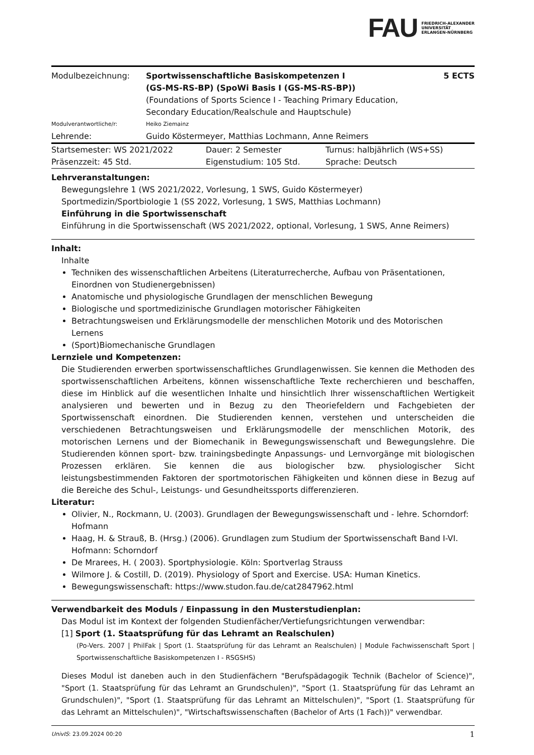FAU FRIEDRICH-ALEXANDER
UNIVERSITÄT
ERLANGEN-NÜRNBERG
| Modulbezeichnung: | Sportwissenschaftliche Basiskompetenzen I (GS-MS-RS-BP) (SpoWi Basis I (GS-MS-RS-BP)) (Foundations of Sports Science I - Teaching Primary Education, Secondary Education/Realschule and Hauptschule) | 5 ECTS |
| Modulverantwortliche/r: | Heiko Ziemainz | |
| Lehrende: | Guido Köstermeyer, Matthias Lochmann, Anne Reimers | |
| Startsemester: WS 2021/2022 | Dauer: 2 Semester | Turnus: halbjährlich (WS+SS) |
| Präsenzzeit: 45 Std. | Eigenstudium: 105 Std. | Sprache: Deutsch |
Lehrveranstaltungen:
Bewegungslehre 1 (WS 2021/2022, Vorlesung, 1 SWS, Guido Köstermeyer)
Sportmedizin/Sportbiologie 1 (SS 2022, Vorlesung, 1 SWS, Matthias Lochmann)
Einführung in die Sportwissenschaft
Einführung in die Sportwissenschaft (WS 2021/2022, optional, Vorlesung, 1 SWS, Anne Reimers)
Inhalt:
Inhalte
Techniken des wissenschaftlichen Arbeitens (Literaturrecherche, Aufbau von Präsentationen, Einordnen von Studienergebnissen)
Anatomische und physiologische Grundlagen der menschlichen Bewegung
Biologische und sportmedizinische Grundlagen motorischer Fähigkeiten
Betrachtungsweisen und Erklärungsmodelle der menschlichen Motorik und des Motorischen Lernens
(Sport)Biomechanische Grundlagen
Lernziele und Kompetenzen:
Die Studierenden erwerben sportwissenschaftliches Grundlagenwissen. Sie kennen die Methoden des sportwissenschaftlichen Arbeitens, können wissenschaftliche Texte recherchieren und beschaffen, diese im Hinblick auf die wesentlichen Inhalte und hinsichtlich Ihrer wissenschaftlichen Wertigkeit analysieren und bewerten und in Bezug zu den Theoriefeldern und Fachgebieten der Sportwissenschaft einordnen. Die Studierenden kennen, verstehen und unterscheiden die verschiedenen Betrachtungsweisen und Erklärungsmodelle der menschlichen Motorik, des motorischen Lernens und der Biomechanik in Bewegungswissenschaft und Bewegungslehre. Die Studierenden können sport- bzw. trainingsbedingte Anpassungs- und Lernvorgänge mit biologischen Prozessen erklären. Sie kennen die aus biologischer bzw. physiologischer Sicht leistungsbestimmenden Faktoren der sportmotorischen Fähigkeiten und können diese in Bezug auf die Bereiche des Schul-, Leistungs- und Gesundheitssports differenzieren.
Literatur:
Olivier, N., Rockmann, U. (2003). Grundlagen der Bewegungswissenschaft und - lehre. Schorndorf: Hofmann
Haag, H. & Strauß, B. (Hrsg.) (2006). Grundlagen zum Studium der Sportwissenschaft Band I-VI. Hofmann: Schorndorf
De Mrarees, H. ( 2003). Sportphysiologie. Köln: Sportverlag Strauss
Wilmore J. & Costill, D. (2019). Physiology of Sport and Exercise. USA: Human Kinetics.
Bewegungswissenschaft: https://www.studon.fau.de/cat2847962.html
Verwendbarkeit des Moduls / Einpassung in den Musterstudienplan:
Das Modul ist im Kontext der folgenden Studienfächer/Vertiefungsrichtungen verwendbar:
[1] Sport (1. Staatsprüfung für das Lehramt an Realschulen)
(Po-Vers. 2007 | PhilFak | Sport (1. Staatsprüfung für das Lehramt an Realschulen) | Module Fachwissenschaft Sport | Sportwissenschaftliche Basiskompetenzen I - RSGSHS)
Dieses Modul ist daneben auch in den Studienfächern "Berufspädagogik Technik (Bachelor of Science)", "Sport (1. Staatsprüfung für das Lehramt an Grundschulen)", "Sport (1. Staatsprüfung für das Lehramt an Grundschulen)", "Sport (1. Staatsprüfung für das Lehramt an Mittelschulen)", "Sport (1. Staatsprüfung für das Lehramt an Mittelschulen)", "Wirtschaftswissenschaften (Bachelor of Arts (1 Fach))" verwendbar.
UnivIS: 23.09.2024 00:20 1